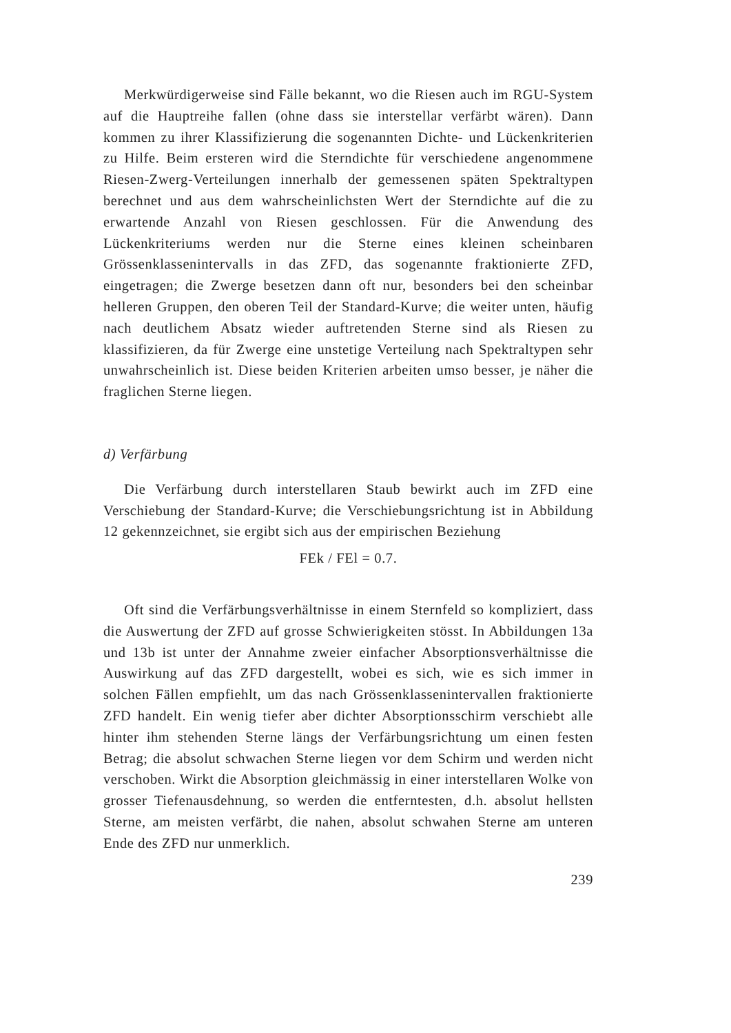Merkwürdigerweise sind Fälle bekannt, wo die Riesen auch im RGU-System auf die Hauptreihe fallen (ohne dass sie interstellar verfärbt wären). Dann kommen zu ihrer Klassifizierung die sogenannten Dichte- und Lückenkriterien zu Hilfe. Beim ersteren wird die Sterndichte für verschiedene angenommene Riesen-Zwerg-Verteilungen innerhalb der gemessenen späten Spektraltypen berechnet und aus dem wahrscheinlichsten Wert der Sterndichte auf die zu erwartende Anzahl von Riesen geschlossen. Für die Anwendung des Lückenkriteriums werden nur die Sterne eines kleinen scheinbaren Grössenklassenintervalls in das ZFD, das sogenannte fraktionierte ZFD, eingetragen; die Zwerge besetzen dann oft nur, besonders bei den scheinbar helleren Gruppen, den oberen Teil der Standard-Kurve; die weiter unten, häufig nach deutlichem Absatz wieder auftretenden Sterne sind als Riesen zu klassifizieren, da für Zwerge eine unstetige Verteilung nach Spektraltypen sehr unwahrscheinlich ist. Diese beiden Kriterien arbeiten umso besser, je näher die fraglichen Sterne liegen.
d) Verfärbung
Die Verfärbung durch interstellaren Staub bewirkt auch im ZFD eine Verschiebung der Standard-Kurve; die Verschiebungsrichtung ist in Abbildung 12 gekennzeichnet, sie ergibt sich aus der empirischen Beziehung
FEk / FEl = 0.7.
Oft sind die Verfärbungsverhältnisse in einem Sternfeld so kompliziert, dass die Auswertung der ZFD auf grosse Schwierigkeiten stösst. In Abbildungen 13a und 13b ist unter der Annahme zweier einfacher Absorptionsverhältnisse die Auswirkung auf das ZFD dargestellt, wobei es sich, wie es sich immer in solchen Fällen empfiehlt, um das nach Grössenklassenintervallen fraktionierte ZFD handelt. Ein wenig tiefer aber dichter Absorptionsschirm verschiebt alle hinter ihm stehenden Sterne längs der Verfärbungsrichtung um einen festen Betrag; die absolut schwachen Sterne liegen vor dem Schirm und werden nicht verschoben. Wirkt die Absorption gleichmässig in einer interstellaren Wolke von grosser Tiefenausdehnung, so werden die entferntesten, d.h. absolut hellsten Sterne, am meisten verfärbt, die nahen, absolut schwahen Sterne am unteren Ende des ZFD nur unmerklich.
239